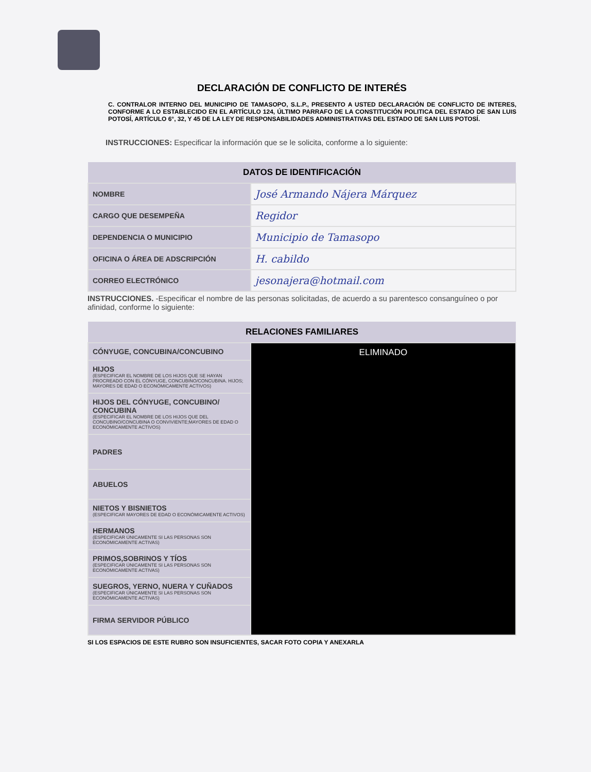DECLARACIÓN DE CONFLICTO DE INTERÉS
C. CONTRALOR INTERNO DEL MUNICIPIO DE TAMASOPO, S.L.P., PRESENTO A USTED DECLARACIÓN DE CONFLICTO DE INTERES, CONFORME A LO ESTABLECIDO EN EL ARTÍCULO 124, ÚLTIMO PARRAFO DE LA CONSTITUCIÓN POLITICA DEL ESTADO DE SAN LUIS POTOSÍ, ARTÍCULO 6°, 32, Y 45 DE LA LEY DE RESPONSABILIDADES ADMINISTRATIVAS DEL ESTADO DE SAN LUIS POTOSÍ.
INSTRUCCIONES: Especificar la información que se le solicita, conforme a lo siguiente:
| DATOS DE IDENTIFICACIÓN | |
| --- | --- |
| NOMBRE | José Armando Nájera Márquez |
| CARGO QUE DESEMPEÑA | Regidor |
| DEPENDENCIA O MUNICIPIO | Municipio de Tamasopo |
| OFICINA O ÁREA DE ADSCRIPCIÓN | H. cabildo |
| CORREO ELECTRÓNICO | jesonajera@hotmail.com |
INSTRUCCIONES. -Especificar el nombre de las personas solicitadas, de acuerdo a su parentesco consanguíneo o por afinidad, conforme lo siguiente:
| RELACIONES FAMILIARES | |
| --- | --- |
| CÓNYUGE, CONCUBINA/CONCUBINO | ELIMINADO |
| HIJOS (ESPECIFICAR EL NOMBRE DE LOS HIJOS QUE SE HAYAN PROCREADO CON EL CÓNYUGE, CONCUBINO/CONCUBINA. HIJOS; MAYORES DE EDAD O ECONÓMICAMENTE ACTIVOS) | |
| HIJOS DEL CÓNYUGE, CONCUBINO/ CONCUBINA (ESPECIFICAR EL NOMBRE DE LOS HIJOS QUE DEL CONCUBINO/CONCUBINA O CONVIVIENTE;MAYORES DE EDAD O ECONÓMICAMENTE ACTIVOS) | |
| PADRES | |
| ABUELOS | |
| NIETOS Y BISNIETOS (ESPECIFICAR MAYORES DE EDAD O ECONÓMICAMENTE ACTIVOS) | |
| HERMANOS (ESPECIFICAR ÚNICAMENTE SI LAS PERSONAS SON ECONÓMICAMENTE ACTIVAS) | |
| PRIMOS,SOBRINOS Y TÍOS (ESPECIFICAR ÚNICAMENTE SI LAS PERSONAS SON ECONÓMICAMENTE ACTIVAS) | |
| SUEGROS, YERNO, NUERA Y CUÑADOS (ESPECIFICAR ÚNICAMENTE SI LAS PERSONAS SON ECONÓMICAMENTE ACTIVAS) | |
| FIRMA SERVIDOR PÚBLICO | |
SI LOS ESPACIOS DE ESTE RUBRO SON INSUFICIENTES, SACAR FOTO COPIA Y ANEXARLA